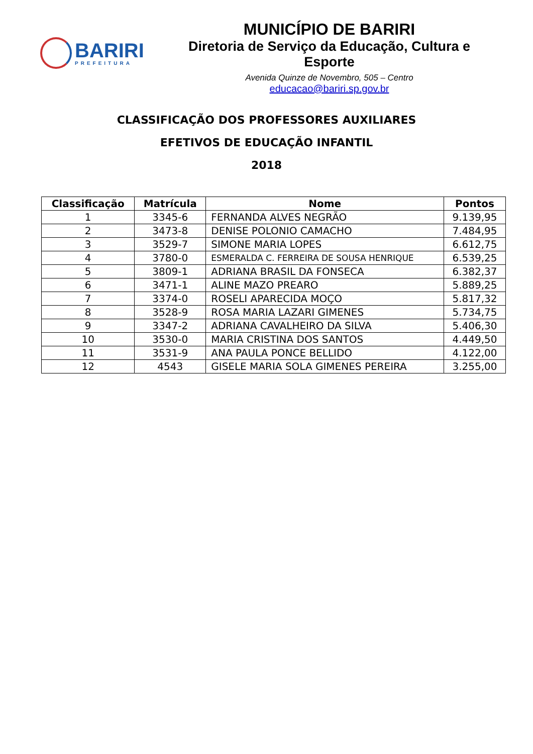BARIRI
PREFEITURA
MUNICÍPIO DE BARIRI
Diretoria de Serviço da Educação, Cultura e Esporte
Avenida Quinze de Novembro, 505 – Centro
educacao@bariri.sp.gov.br
CLASSIFICAÇÃO DOS PROFESSORES AUXILIARES
EFETIVOS DE EDUCAÇÃO INFANTIL
2018
| Classificação | Matrícula | Nome | Pontos |
| --- | --- | --- | --- |
| 1 | 3345-6 | FERNANDA ALVES NEGRÃO | 9.139,95 |
| 2 | 3473-8 | DENISE POLONIO CAMACHO | 7.484,95 |
| 3 | 3529-7 | SIMONE MARIA LOPES | 6.612,75 |
| 4 | 3780-0 | ESMERALDA C. FERREIRA DE SOUSA HENRIQUE | 6.539,25 |
| 5 | 3809-1 | ADRIANA BRASIL DA FONSECA | 6.382,37 |
| 6 | 3471-1 | ALINE MAZO PREARO | 5.889,25 |
| 7 | 3374-0 | ROSELI APARECIDA MOÇO | 5.817,32 |
| 8 | 3528-9 | ROSA MARIA LAZARI GIMENES | 5.734,75 |
| 9 | 3347-2 | ADRIANA CAVALHEIRO DA SILVA | 5.406,30 |
| 10 | 3530-0 | MARIA CRISTINA DOS SANTOS | 4.449,50 |
| 11 | 3531-9 | ANA PAULA PONCE BELLIDO | 4.122,00 |
| 12 | 4543 | GISELE MARIA SOLA GIMENES PEREIRA | 3.255,00 |